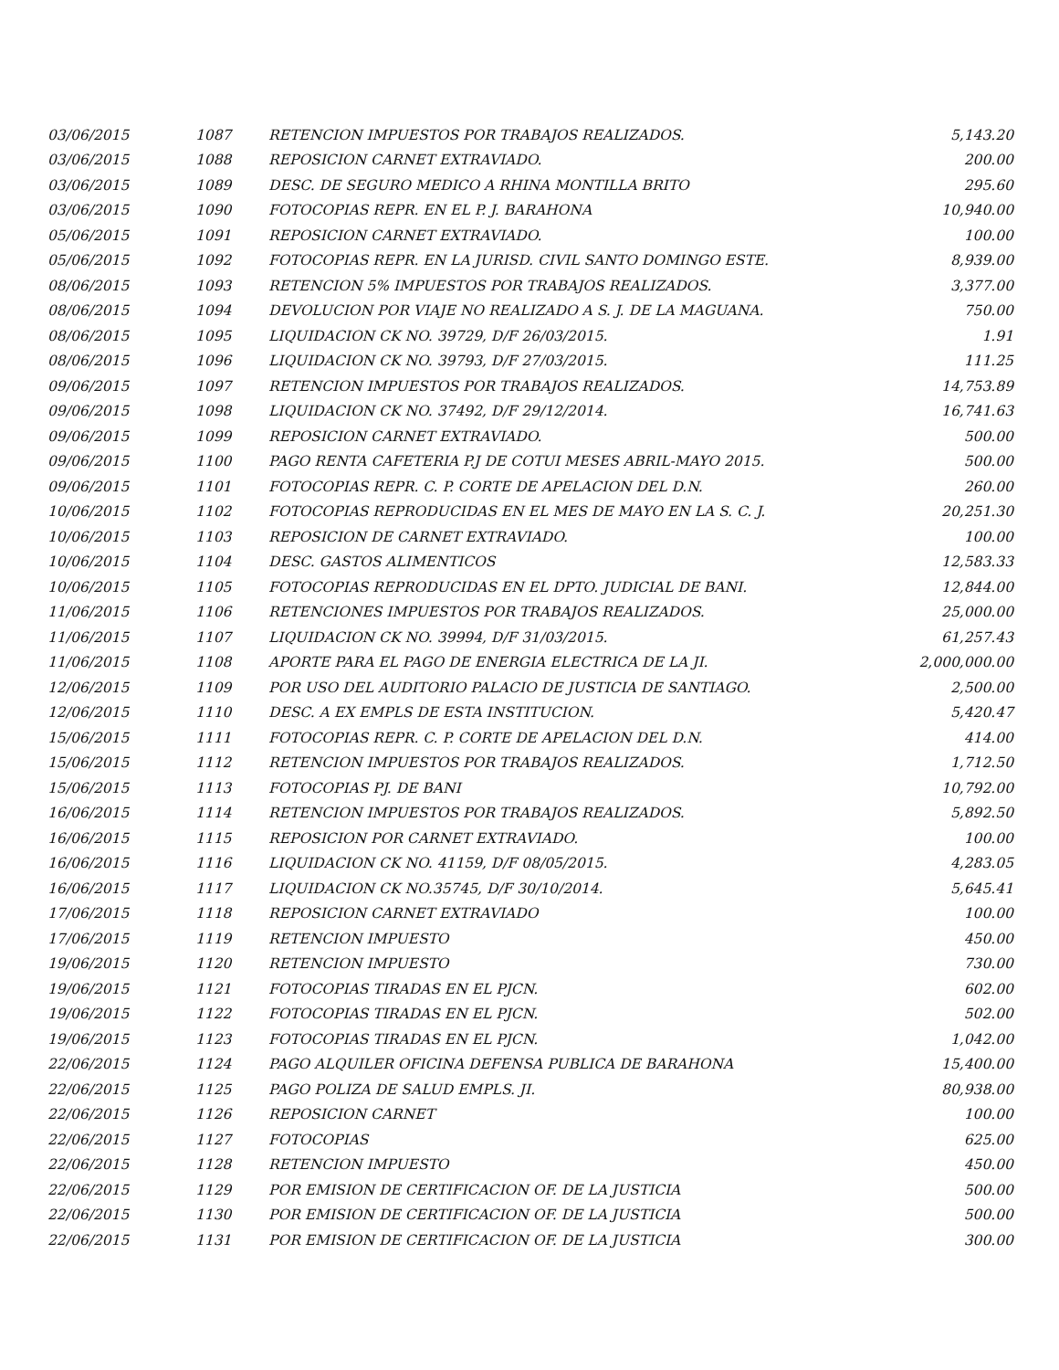| 03/06/2015 | 1087 | RETENCION IMPUESTOS POR TRABAJOS REALIZADOS. | 5,143.20 |
| 03/06/2015 | 1088 | REPOSICION CARNET EXTRAVIADO. | 200.00 |
| 03/06/2015 | 1089 | DESC. DE SEGURO MEDICO A RHINA MONTILLA BRITO | 295.60 |
| 03/06/2015 | 1090 | FOTOCOPIAS REPR. EN EL P. J. BARAHONA | 10,940.00 |
| 05/06/2015 | 1091 | REPOSICION CARNET EXTRAVIADO. | 100.00 |
| 05/06/2015 | 1092 | FOTOCOPIAS REPR. EN LA JURISD. CIVIL SANTO DOMINGO ESTE. | 8,939.00 |
| 08/06/2015 | 1093 | RETENCION 5% IMPUESTOS POR TRABAJOS REALIZADOS. | 3,377.00 |
| 08/06/2015 | 1094 | DEVOLUCION POR VIAJE NO REALIZADO A S. J. DE LA MAGUANA. | 750.00 |
| 08/06/2015 | 1095 | LIQUIDACION CK NO. 39729, D/F 26/03/2015. | 1.91 |
| 08/06/2015 | 1096 | LIQUIDACION CK NO. 39793, D/F 27/03/2015. | 111.25 |
| 09/06/2015 | 1097 | RETENCION IMPUESTOS POR TRABAJOS REALIZADOS. | 14,753.89 |
| 09/06/2015 | 1098 | LIQUIDACION CK NO. 37492, D/F 29/12/2014. | 16,741.63 |
| 09/06/2015 | 1099 | REPOSICION CARNET EXTRAVIADO. | 500.00 |
| 09/06/2015 | 1100 | PAGO RENTA CAFETERIA P.J DE COTUI MESES ABRIL-MAYO 2015. | 500.00 |
| 09/06/2015 | 1101 | FOTOCOPIAS REPR. C. P. CORTE DE APELACION DEL D.N. | 260.00 |
| 10/06/2015 | 1102 | FOTOCOPIAS REPRODUCIDAS EN EL MES DE MAYO EN LA S. C. J. | 20,251.30 |
| 10/06/2015 | 1103 | REPOSICION DE CARNET EXTRAVIADO. | 100.00 |
| 10/06/2015 | 1104 | DESC. GASTOS ALIMENTICOS | 12,583.33 |
| 10/06/2015 | 1105 | FOTOCOPIAS REPRODUCIDAS EN EL DPTO. JUDICIAL DE BANI. | 12,844.00 |
| 11/06/2015 | 1106 | RETENCIONES IMPUESTOS POR TRABAJOS REALIZADOS. | 25,000.00 |
| 11/06/2015 | 1107 | LIQUIDACION CK NO. 39994, D/F 31/03/2015. | 61,257.43 |
| 11/06/2015 | 1108 | APORTE PARA EL PAGO DE ENERGIA ELECTRICA DE LA JI. | 2,000,000.00 |
| 12/06/2015 | 1109 | POR USO DEL AUDITORIO PALACIO DE JUSTICIA DE SANTIAGO. | 2,500.00 |
| 12/06/2015 | 1110 | DESC. A EX EMPLS DE ESTA INSTITUCION. | 5,420.47 |
| 15/06/2015 | 1111 | FOTOCOPIAS REPR. C. P. CORTE DE APELACION DEL D.N. | 414.00 |
| 15/06/2015 | 1112 | RETENCION IMPUESTOS POR TRABAJOS REALIZADOS. | 1,712.50 |
| 15/06/2015 | 1113 | FOTOCOPIAS PJ. DE BANI | 10,792.00 |
| 16/06/2015 | 1114 | RETENCION IMPUESTOS POR TRABAJOS REALIZADOS. | 5,892.50 |
| 16/06/2015 | 1115 | REPOSICION POR CARNET EXTRAVIADO. | 100.00 |
| 16/06/2015 | 1116 | LIQUIDACION CK NO. 41159, D/F 08/05/2015. | 4,283.05 |
| 16/06/2015 | 1117 | LIQUIDACION CK NO.35745, D/F 30/10/2014. | 5,645.41 |
| 17/06/2015 | 1118 | REPOSICION CARNET EXTRAVIADO | 100.00 |
| 17/06/2015 | 1119 | RETENCION IMPUESTO | 450.00 |
| 19/06/2015 | 1120 | RETENCION IMPUESTO | 730.00 |
| 19/06/2015 | 1121 | FOTOCOPIAS TIRADAS EN EL PJCN. | 602.00 |
| 19/06/2015 | 1122 | FOTOCOPIAS TIRADAS EN EL PJCN. | 502.00 |
| 19/06/2015 | 1123 | FOTOCOPIAS TIRADAS EN EL PJCN. | 1,042.00 |
| 22/06/2015 | 1124 | PAGO ALQUILER OFICINA DEFENSA PUBLICA DE BARAHONA | 15,400.00 |
| 22/06/2015 | 1125 | PAGO POLIZA DE SALUD EMPLS. JI. | 80,938.00 |
| 22/06/2015 | 1126 | REPOSICION CARNET | 100.00 |
| 22/06/2015 | 1127 | FOTOCOPIAS | 625.00 |
| 22/06/2015 | 1128 | RETENCION IMPUESTO | 450.00 |
| 22/06/2015 | 1129 | POR EMISION DE CERTIFICACION OF. DE LA JUSTICIA | 500.00 |
| 22/06/2015 | 1130 | POR EMISION DE CERTIFICACION OF. DE LA JUSTICIA | 500.00 |
| 22/06/2015 | 1131 | POR EMISION DE CERTIFICACION OF. DE LA JUSTICIA | 300.00 |